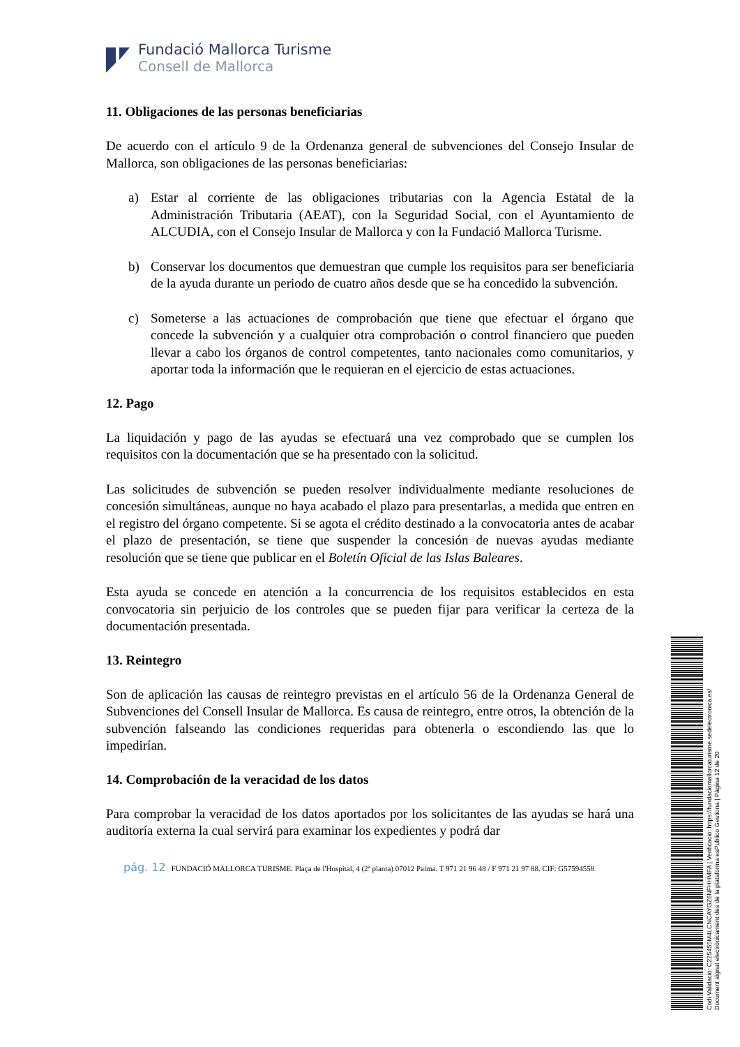Fundació Mallorca Turisme
Consell de Mallorca
11. Obligaciones de las personas beneficiarias
De acuerdo con el artículo 9 de la Ordenanza general de subvenciones del Consejo Insular de Mallorca, son obligaciones de las personas beneficiarias:
a) Estar al corriente de las obligaciones tributarias con la Agencia Estatal de la Administración Tributaria (AEAT), con la Seguridad Social, con el Ayuntamiento de ALCUDIA, con el Consejo Insular de Mallorca y con la Fundació Mallorca Turisme.
b) Conservar los documentos que demuestran que cumple los requisitos para ser beneficiaria de la ayuda durante un periodo de cuatro años desde que se ha concedido la subvención.
c) Someterse a las actuaciones de comprobación que tiene que efectuar el órgano que concede la subvención y a cualquier otra comprobación o control financiero que pueden llevar a cabo los órganos de control competentes, tanto nacionales como comunitarios, y aportar toda la información que le requieran en el ejercicio de estas actuaciones.
12. Pago
La liquidación y pago de las ayudas se efectuará una vez comprobado que se cumplen los requisitos con la documentación que se ha presentado con la solicitud.
Las solicitudes de subvención se pueden resolver individualmente mediante resoluciones de concesión simultáneas, aunque no haya acabado el plazo para presentarlas, a medida que entren en el registro del órgano competente. Si se agota el crédito destinado a la convocatoria antes de acabar el plazo de presentación, se tiene que suspender la concesión de nuevas ayudas mediante resolución que se tiene que publicar en el Boletín Oficial de las Islas Baleares.
Esta ayuda se concede en atención a la concurrencia de los requisitos establecidos en esta convocatoria sin perjuicio de los controles que se pueden fijar para verificar la certeza de la documentación presentada.
13. Reintegro
Son de aplicación las causas de reintegro previstas en el artículo 56 de la Ordenanza General de Subvenciones del Consell Insular de Mallorca. Es causa de reintegro, entre otros, la obtención de la subvención falseando las condiciones requeridas para obtenerla o escondiendo las que lo impedirían.
14. Comprobación de la veracidad de los datos
Para comprobar la veracidad de los datos aportados por los solicitantes de las ayudas se hará una auditoría externa la cual servirá para examinar los expedientes y podrá dar
pág. 12 FUNDACIÓ MALLORCA TURISME. Plaça de l'Hospital, 4 (2ª planta) 07012 Palma. T 971 21 96 48 / F 971 21 97 88. CIF: G57594558
Codi Validació: C225455M4LCNCAYGZ6NFHHMFA | Verificació: https://fundaciomallorcaturisme.sedelectronica.es/
Document signat electrònicament des de la plataforma esPublico Gestiona | Pàgina 12 de 20